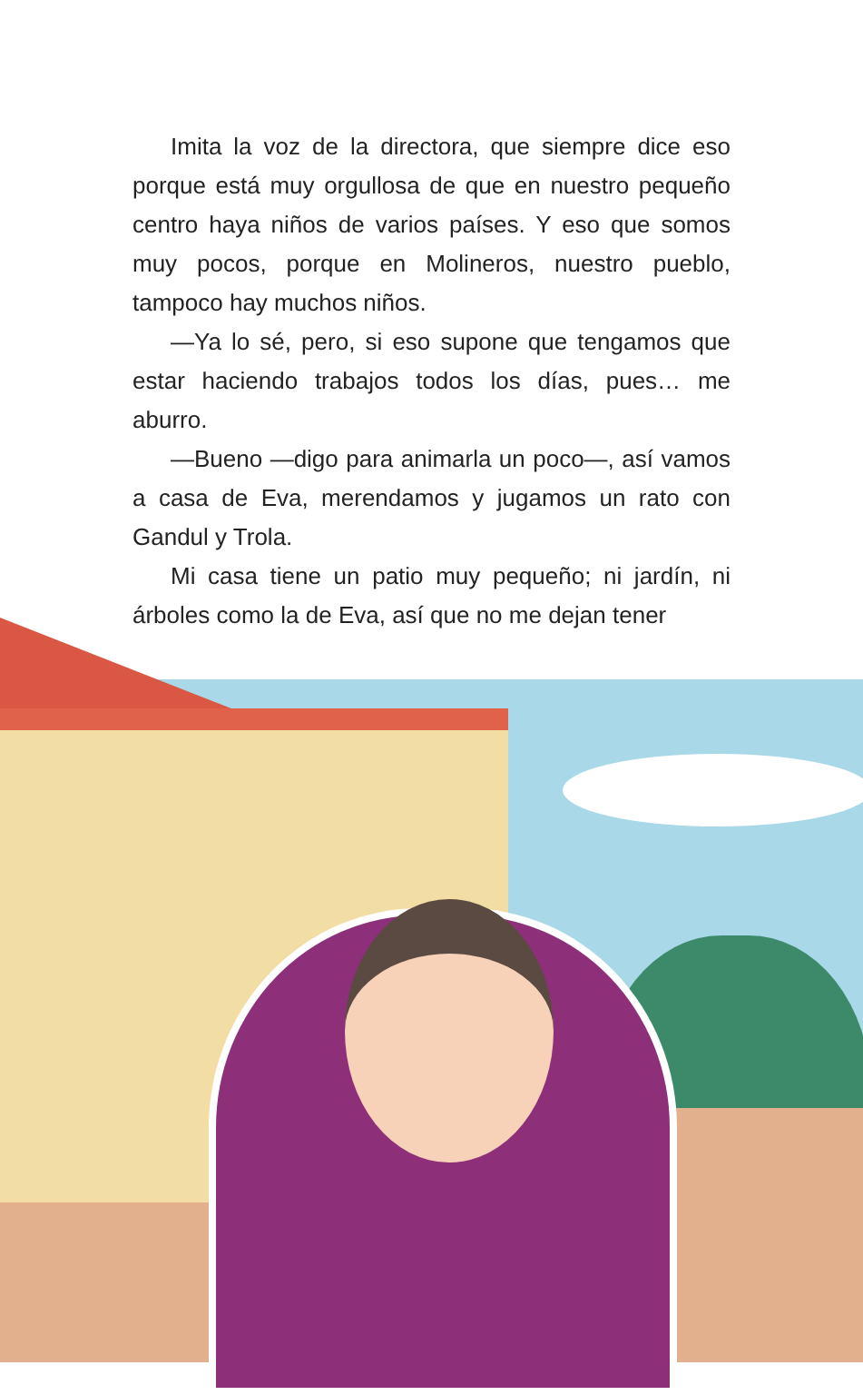Imita la voz de la directora, que siempre dice eso porque está muy orgullosa de que en nuestro pequeño centro haya niños de varios países. Y eso que somos muy pocos, porque en Molineros, nuestro pueblo, tampoco hay muchos niños.
—Ya lo sé, pero, si eso supone que tengamos que estar haciendo trabajos todos los días, pues… me aburro.
—Bueno —digo para animarla un poco—, así vamos a casa de Eva, merendamos y jugamos un rato con Gandul y Trola.
Mi casa tiene un patio muy pequeño; ni jardín, ni árboles como la de Eva, así que no me dejan tener